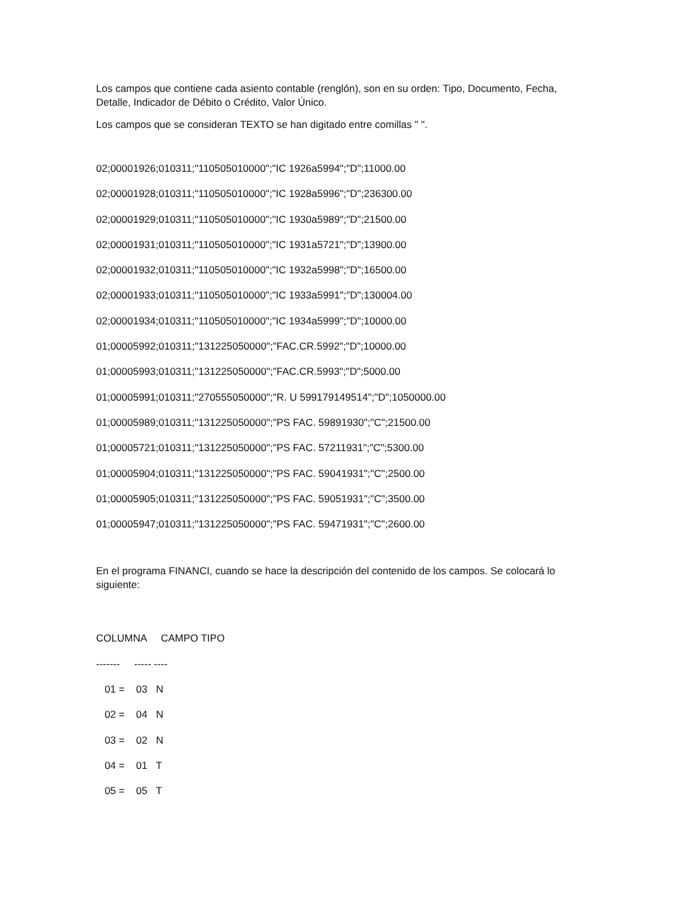Los campos que contiene cada asiento contable (renglón), son en su orden: Tipo, Documento, Fecha, Detalle, Indicador de Débito o Crédito, Valor Único.
Los campos que se consideran TEXTO se han digitado entre comillas " ".
02;00001926;010311;"110505010000";"IC 1926a5994";"D";11000.00
02;00001928;010311;"110505010000";"IC 1928a5996";"D";236300.00
02;00001929;010311;"110505010000";"IC 1930a5989";"D";21500.00
02;00001931;010311;"110505010000";"IC 1931a5721";"D";13900.00
02;00001932;010311;"110505010000";"IC 1932a5998";"D";16500.00
02;00001933;010311;"110505010000";"IC 1933a5991";"D";130004.00
02;00001934;010311;"110505010000";"IC 1934a5999";"D";10000.00
01;00005992;010311;"131225050000";"FAC.CR.5992";"D";10000.00
01;00005993;010311;"131225050000";"FAC.CR.5993";"D";5000.00
01;00005991;010311;"270555050000";"R. U 599179149514";"D";1050000.00
01;00005989;010311;"131225050000";"PS FAC. 59891930";"C";21500.00
01;00005721;010311;"131225050000";"PS FAC. 57211931";"C";5300.00
01;00005904;010311;"131225050000";"PS FAC. 59041931";"C";2500.00
01;00005905;010311;"131225050000";"PS FAC. 59051931";"C";3500.00
01;00005947;010311;"131225050000";"PS FAC. 59471931";"C";2600.00
En el programa FINANCI, cuando se hace la descripción del contenido de los campos. Se colocará lo siguiente:
COLUMNA CAMPO TIPO
------- ----- ----
01 = 03 N
02 = 04 N
03 = 02 N
04 = 01 T
05 = 05 T